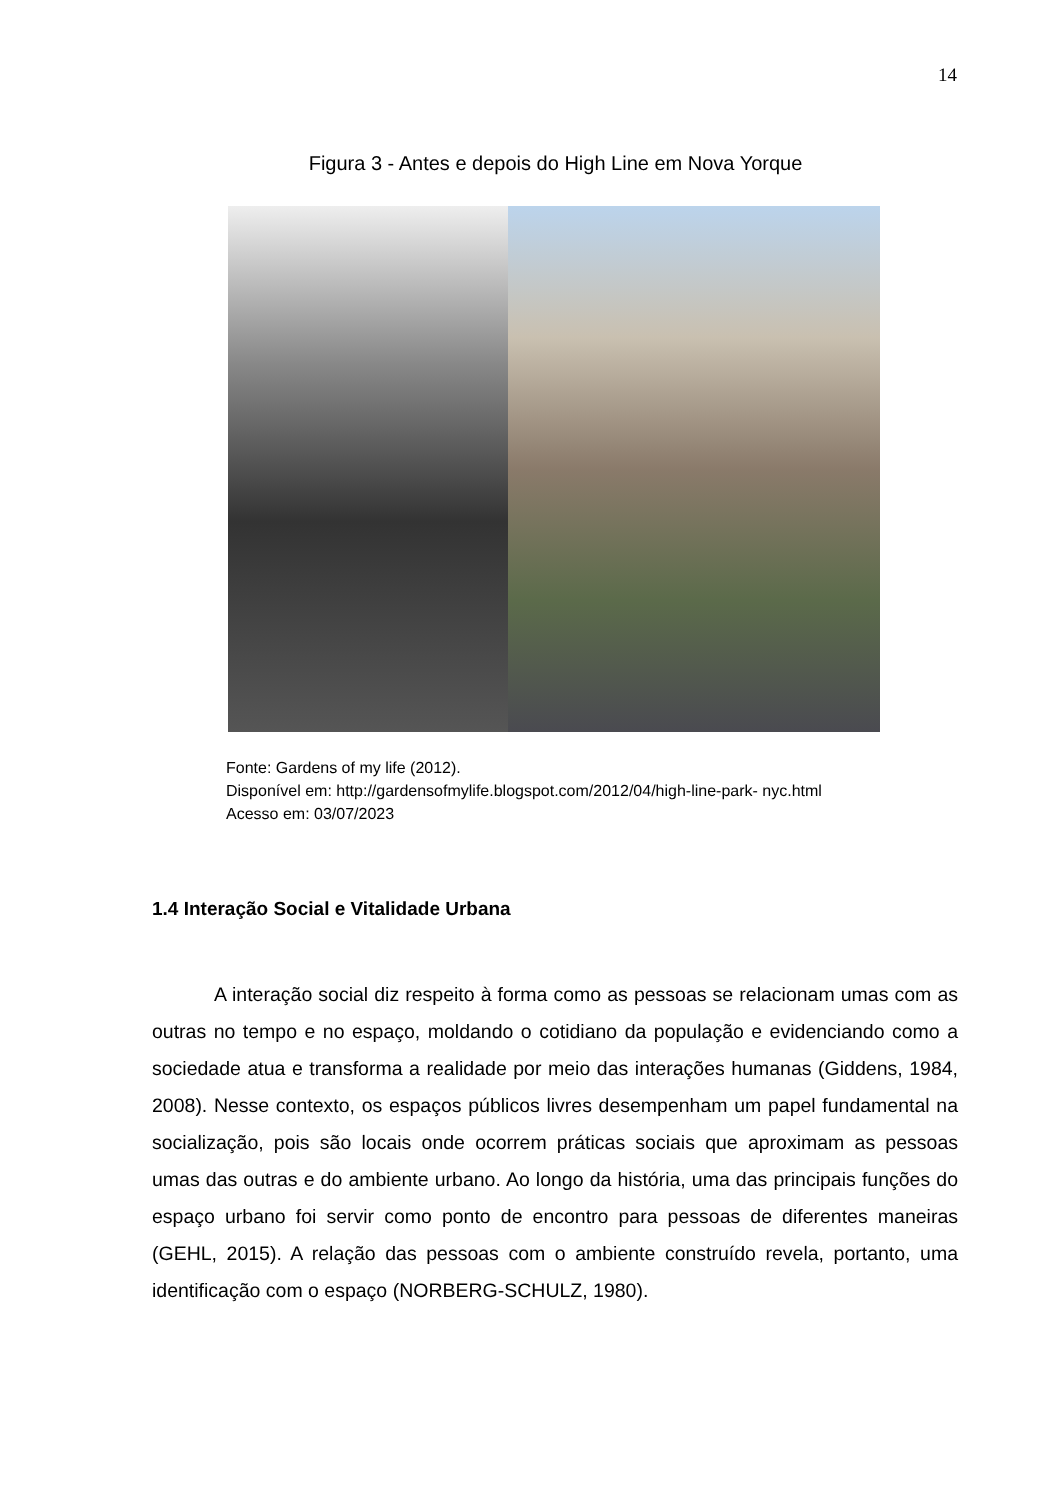14
Figura 3 - Antes e depois do High Line em Nova Yorque
Fonte: Gardens of my life (2012).
Disponível em: http://gardensofmylife.blogspot.com/2012/04/high-line-park- nyc.html
Acesso em: 03/07/2023
1.4 Interação Social e Vitalidade Urbana
A interação social diz respeito à forma como as pessoas se relacionam umas com as outras no tempo e no espaço, moldando o cotidiano da população e evidenciando como a sociedade atua e transforma a realidade por meio das interações humanas (Giddens, 1984, 2008). Nesse contexto, os espaços públicos livres desempenham um papel fundamental na socialização, pois são locais onde ocorrem práticas sociais que aproximam as pessoas umas das outras e do ambiente urbano. Ao longo da história, uma das principais funções do espaço urbano foi servir como ponto de encontro para pessoas de diferentes maneiras (GEHL, 2015). A relação das pessoas com o ambiente construído revela, portanto, uma identificação com o espaço (NORBERG-SCHULZ, 1980).